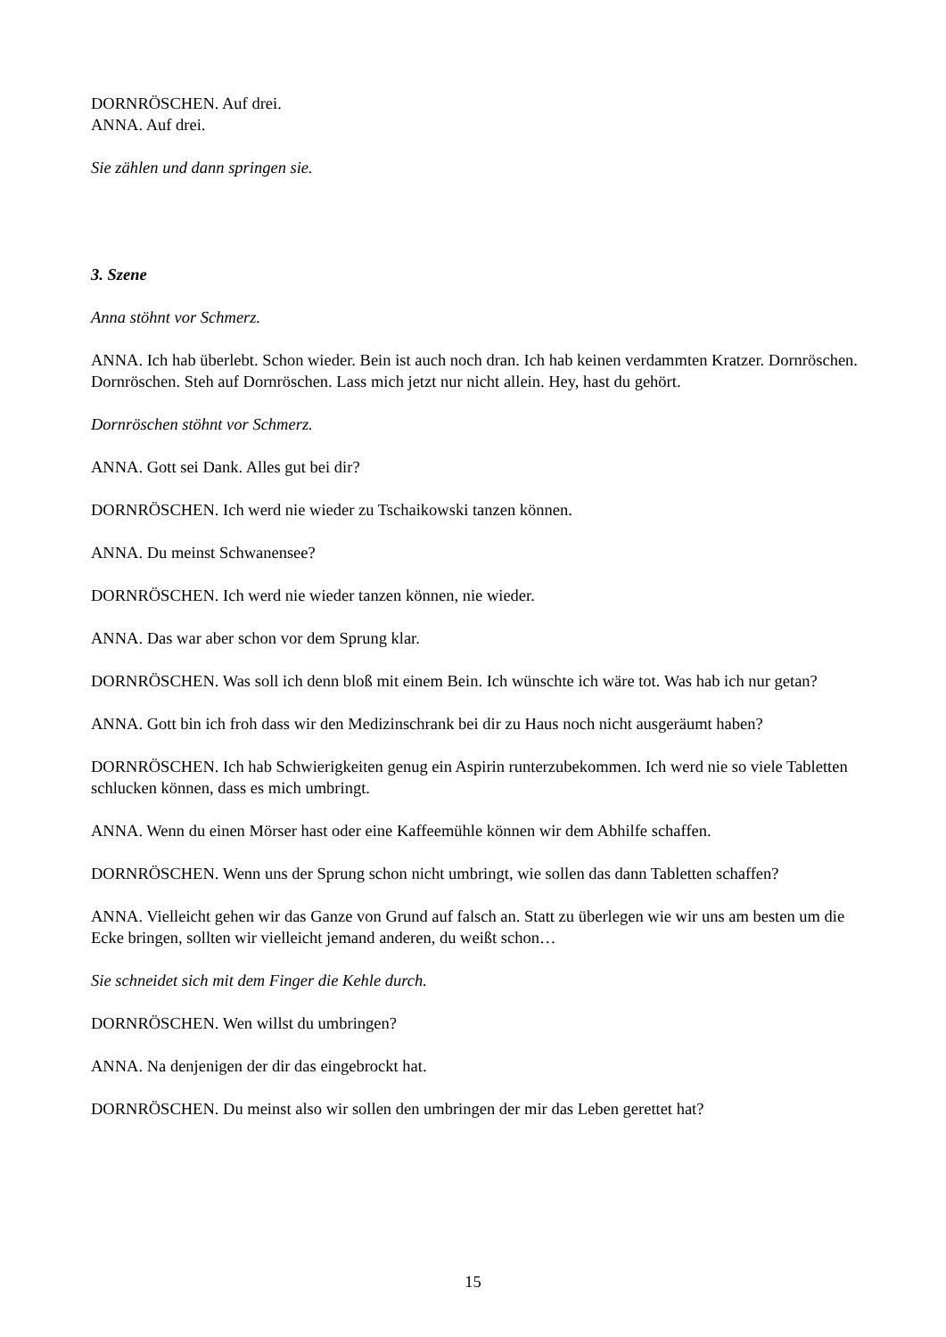DORNRÖSCHEN. Auf drei.
ANNA. Auf drei.
Sie zählen und dann springen sie.
3. Szene
Anna stöhnt vor Schmerz.
ANNA. Ich hab überlebt. Schon wieder. Bein ist auch noch dran. Ich hab keinen verdammten Kratzer. Dornröschen. Dornröschen. Steh auf Dornröschen. Lass mich jetzt nur nicht allein. Hey, hast du gehört.
Dornröschen stöhnt vor Schmerz.
ANNA. Gott sei Dank. Alles gut bei dir?
DORNRÖSCHEN. Ich werd nie wieder zu Tschaikowski tanzen können.
ANNA. Du meinst Schwanensee?
DORNRÖSCHEN. Ich werd nie wieder tanzen können, nie wieder.
ANNA. Das war aber schon vor dem Sprung klar.
DORNRÖSCHEN. Was soll ich denn bloß mit einem Bein. Ich wünschte ich wäre tot. Was hab ich nur getan?
ANNA. Gott bin ich froh dass wir den Medizinschrank bei dir zu Haus noch nicht ausgeräumt haben?
DORNRÖSCHEN. Ich hab Schwierigkeiten genug ein Aspirin runterzubekommen. Ich werd nie so viele Tabletten schlucken können, dass es mich umbringt.
ANNA. Wenn du einen Mörser hast oder eine Kaffeemühle können wir dem Abhilfe schaffen.
DORNRÖSCHEN. Wenn uns der Sprung schon nicht umbringt, wie sollen das dann Tabletten schaffen?
ANNA. Vielleicht gehen wir das Ganze von Grund auf falsch an. Statt zu überlegen wie wir uns am besten um die Ecke bringen, sollten wir vielleicht jemand anderen, du weißt schon…
Sie schneidet sich mit dem Finger die Kehle durch.
DORNRÖSCHEN. Wen willst du umbringen?
ANNA. Na denjenigen der dir das eingebrockt hat.
DORNRÖSCHEN. Du meinst also wir sollen den umbringen der mir das Leben gerettet hat?
15